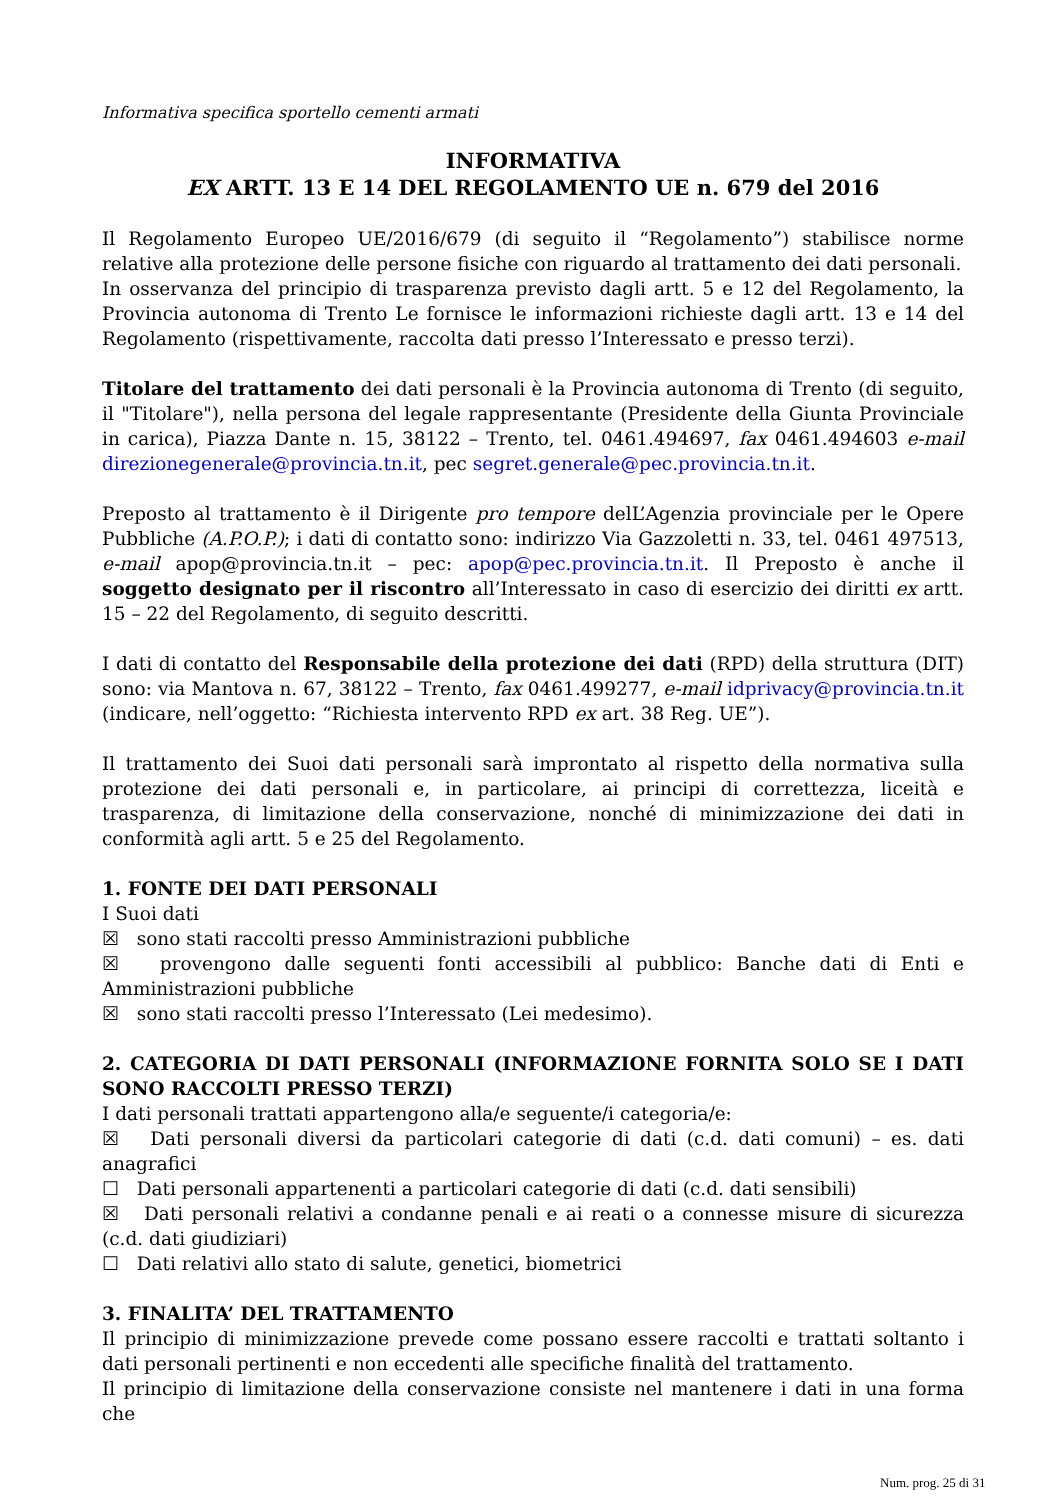Informativa specifica sportello cementi armati
INFORMATIVA
EX ARTT. 13 E 14 DEL REGOLAMENTO UE n. 679 del 2016
Il Regolamento Europeo UE/2016/679 (di seguito il “Regolamento”) stabilisce norme relative alla protezione delle persone fisiche con riguardo al trattamento dei dati personali.
In osservanza del principio di trasparenza previsto dagli artt. 5 e 12 del Regolamento, la Provincia autonoma di Trento Le fornisce le informazioni richieste dagli artt. 13 e 14 del Regolamento (rispettivamente, raccolta dati presso l’Interessato e presso terzi).
Titolare del trattamento dei dati personali è la Provincia autonoma di Trento (di seguito, il "Titolare"), nella persona del legale rappresentante (Presidente della Giunta Provinciale in carica), Piazza Dante n. 15, 38122 – Trento, tel. 0461.494697, fax 0461.494603 e-mail direzionegenerale@provincia.tn.it, pec segret.generale@pec.provincia.tn.it.
Preposto al trattamento è il Dirigente pro tempore delL’Agenzia provinciale per le Opere Pubbliche (A.P.O.P.); i dati di contatto sono: indirizzo Via Gazzoletti n. 33, tel. 0461 497513, e-mail apop@provincia.tn.it – pec: apop@pec.provincia.tn.it. Il Preposto è anche il soggetto designato per il riscontro all’Interessato in caso di esercizio dei diritti ex artt. 15 – 22 del Regolamento, di seguito descritti.
I dati di contatto del Responsabile della protezione dei dati (RPD) della struttura (DIT) sono: via Mantova n. 67, 38122 – Trento, fax 0461.499277, e-mail idprivacy@provincia.tn.it (indicare, nell’oggetto: “Richiesta intervento RPD ex art. 38 Reg. UE”).
Il trattamento dei Suoi dati personali sarà improntato al rispetto della normativa sulla protezione dei dati personali e, in particolare, ai principi di correttezza, liceità e trasparenza, di limitazione della conservazione, nonché di minimizzazione dei dati in conformità agli artt. 5 e 25 del Regolamento.
1. FONTE DEI DATI PERSONALI
I Suoi dati
☒ sono stati raccolti presso Amministrazioni pubbliche
☒ provengono dalle seguenti fonti accessibili al pubblico: Banche dati di Enti e Amministrazioni pubbliche
☒ sono stati raccolti presso l’Interessato (Lei medesimo).
2. CATEGORIA DI DATI PERSONALI (INFORMAZIONE FORNITA SOLO SE I DATI SONO RACCOLTI PRESSO TERZI)
I dati personali trattati appartengono alla/e seguente/i categoria/e:
☒ Dati personali diversi da particolari categorie di dati (c.d. dati comuni) – es. dati anagrafici
☐ Dati personali appartenenti a particolari categorie di dati (c.d. dati sensibili)
☒ Dati personali relativi a condanne penali e ai reati o a connesse misure di sicurezza (c.d. dati giudiziari)
☐ Dati relativi allo stato di salute, genetici, biometrici
3. FINALITA’ DEL TRATTAMENTO
Il principio di minimizzazione prevede come possano essere raccolti e trattati soltanto i dati personali pertinenti e non eccedenti alle specifiche finalità del trattamento.
Il principio di limitazione della conservazione consiste nel mantenere i dati in una forma che
Num. prog. 25 di 31